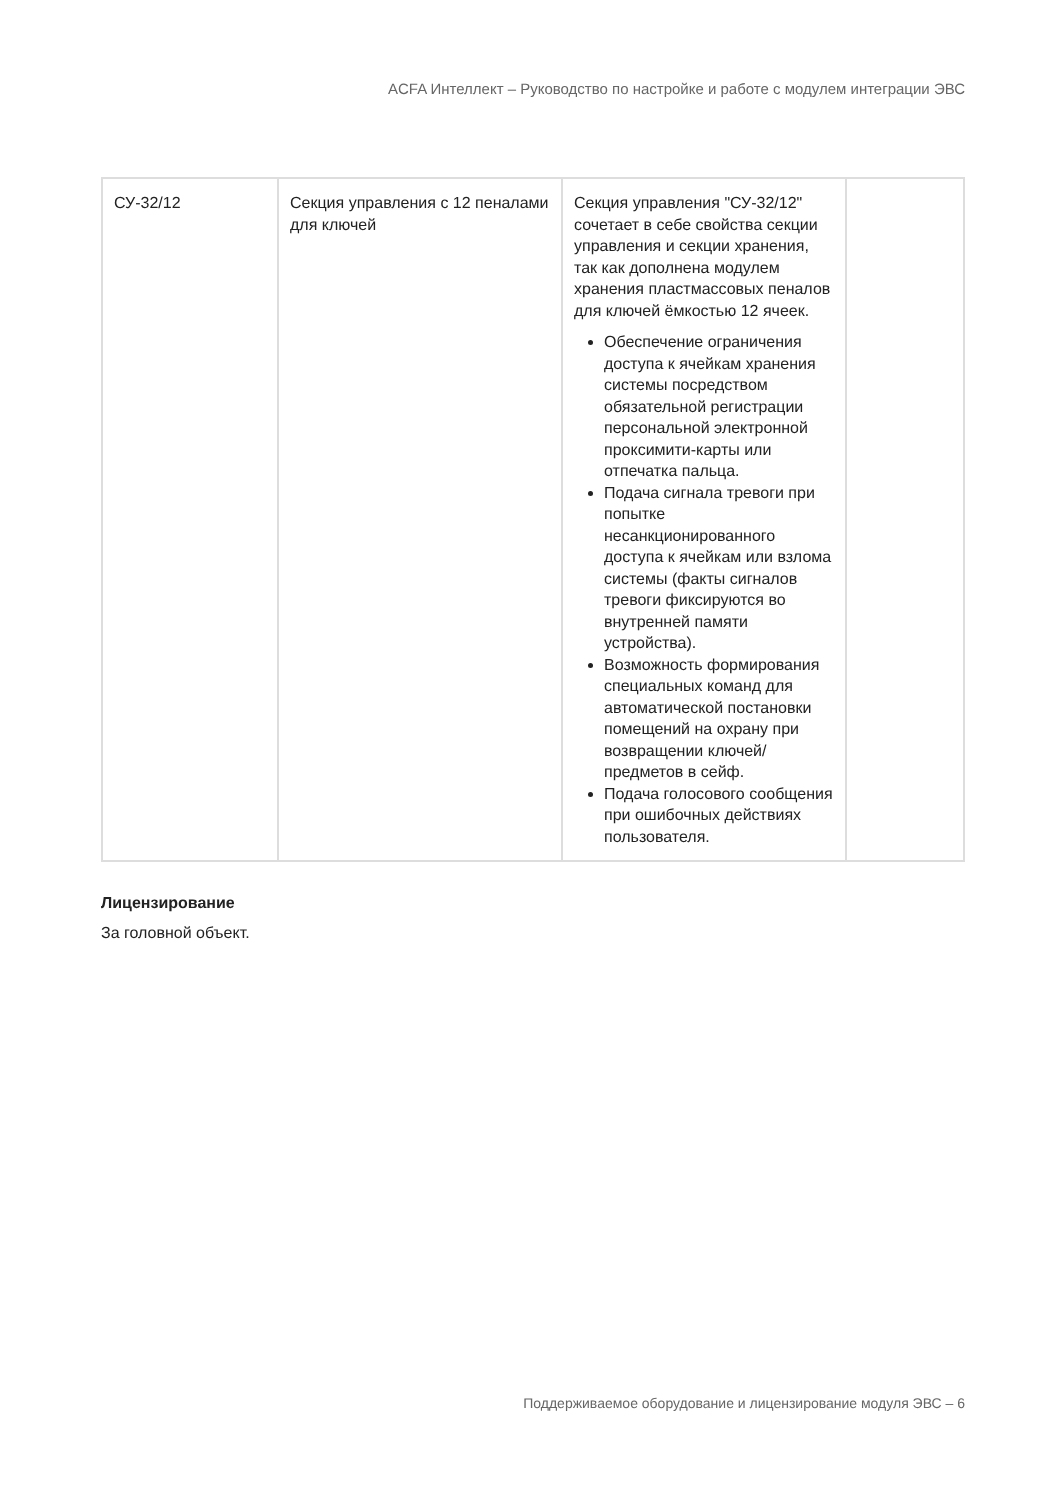ACFA Интеллект – Руководство по настройке и работе с модулем интеграции ЭВС
| СУ-32/12 | Секция управления с 12 пеналами для ключей | Секция управления "СУ-32/12" сочетает в себе свойства секции управления и секции хранения, так как дополнена модулем хранения пластмассовых пеналов для ключей ёмкостью 12 ячеек. Обеспечение ограничения доступа к ячейкам хранения системы посредством обязательной регистрации персональной электронной проксимити-карты или отпечатка пальца. Подача сигнала тревоги при попытке несанкционированного доступа к ячейкам или взлома системы (факты сигналов тревоги фиксируются во внутренней памяти устройства). Возможность формирования специальных команд для автоматической постановки помещений на охрану при возвращении ключей/предметов в сейф. Подача голосового сообщения при ошибочных действиях пользователя. | |
Лицензирование
За головной объект.
Поддерживаемое оборудование и лицензирование модуля ЭВС – 6